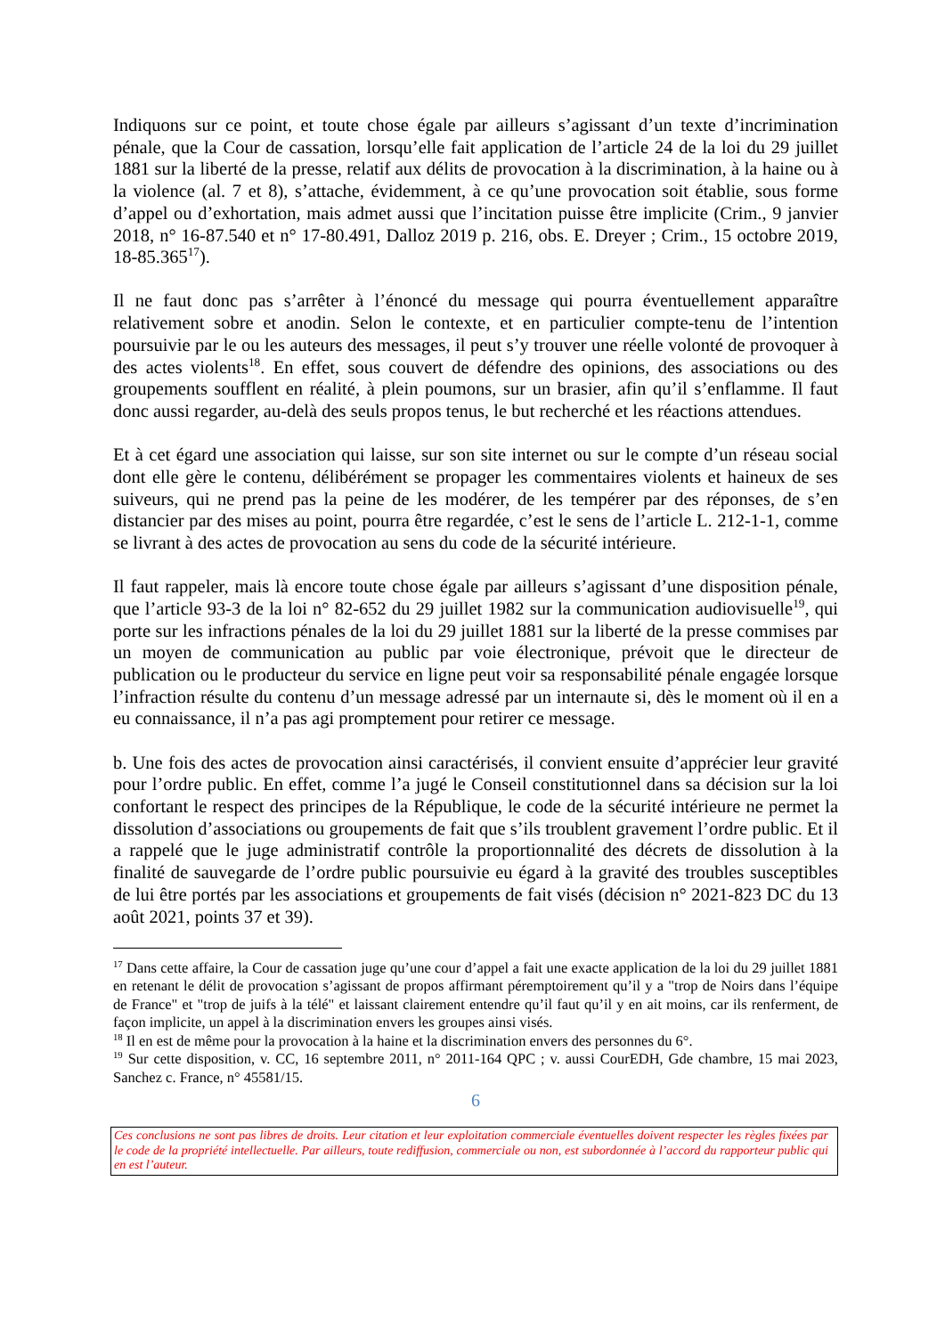Indiquons sur ce point, et toute chose égale par ailleurs s’agissant d’un texte d’incrimination pénale, que la Cour de cassation, lorsqu’elle fait application de l’article 24 de la loi du 29 juillet 1881 sur la liberté de la presse, relatif aux délits de provocation à la discrimination, à la haine ou à la violence (al. 7 et 8), s’attache, évidemment, à ce qu’une provocation soit établie, sous forme d’appel ou d’exhortation, mais admet aussi que l’incitation puisse être implicite (Crim., 9 janvier 2018, n° 16-87.540 et n° 17-80.491, Dalloz 2019 p. 216, obs. E. Dreyer ; Crim., 15 octobre 2019, 18-85.365<sup>17</sup>).
Il ne faut donc pas s’arrêter à l’énoncé du message qui pourra éventuellement apparaître relativement sobre et anodin. Selon le contexte, et en particulier compte-tenu de l’intention poursuivie par le ou les auteurs des messages, il peut s’y trouver une réelle volonté de provoquer à des actes violents<sup>18</sup>. En effet, sous couvert de défendre des opinions, des associations ou des groupements soufflent en réalité, à plein poumons, sur un brasier, afin qu’il s’enflamme. Il faut donc aussi regarder, au-delà des seuls propos tenus, le but recherché et les réactions attendues.
Et à cet égard une association qui laisse, sur son site internet ou sur le compte d’un réseau social dont elle gère le contenu, délibérément se propager les commentaires violents et haineux de ses suiveurs, qui ne prend pas la peine de les modérer, de les tempérer par des réponses, de s’en distancier par des mises au point, pourra être regardée, c’est le sens de l’article L. 212-1-1, comme se livrant à des actes de provocation au sens du code de la sécurité intérieure.
Il faut rappeler, mais là encore toute chose égale par ailleurs s’agissant d’une disposition pénale, que l’article 93-3 de la loi n° 82-652 du 29 juillet 1982 sur la communication audiovisuelle<sup>19</sup>, qui porte sur les infractions pénales de la loi du 29 juillet 1881 sur la liberté de la presse commises par un moyen de communication au public par voie électronique, prévoit que le directeur de publication ou le producteur du service en ligne peut voir sa responsabilité pénale engagée lorsque l’infraction résulte du contenu d’un message adressé par un internaute si, dès le moment où il en a eu connaissance, il n’a pas agi promptement pour retirer ce message.
b. Une fois des actes de provocation ainsi caractérisés, il convient ensuite d’apprécier leur gravité pour l’ordre public. En effet, comme l’a jugé le Conseil constitutionnel dans sa décision sur la loi confortant le respect des principes de la République, le code de la sécurité intérieure ne permet la dissolution d’associations ou groupements de fait que s’ils troublent gravement l’ordre public. Et il a rappelé que le juge administratif contrôle la proportionnalité des décrets de dissolution à la finalité de sauvegarde de l’ordre public poursuivie eu égard à la gravité des troubles susceptibles de lui être portés par les associations et groupements de fait visés (décision n° 2021-823 DC du 13 août 2021, points 37 et 39).
<sup>17</sup> Dans cette affaire, la Cour de cassation juge qu’une cour d’appel a fait une exacte application de la loi du 29 juillet 1881 en retenant le délit de provocation s’agissant de propos affirmant péremptoirement qu’il y a "trop de Noirs dans l’équipe de France" et "trop de juifs à la télé" et laissant clairement entendre qu’il faut qu’il y en ait moins, car ils renferment, de façon implicite, un appel à la discrimination envers les groupes ainsi visés.
<sup>18</sup> Il en est de même pour la provocation à la haine et la discrimination envers des personnes du 6°.
<sup>19</sup> Sur cette disposition, v. CC, 16 septembre 2011, n° 2011-164 QPC ; v. aussi CourEDH, Gde chambre, 15 mai 2023, Sanchez c. France, n° 45581/15.
6
Ces conclusions ne sont pas libres de droits. Leur citation et leur exploitation commerciale éventuelles doivent respecter les règles fixées par le code de la propriété intellectuelle. Par ailleurs, toute rediffusion, commerciale ou non, est subordonnée à l’accord du rapporteur public qui en est l’auteur.